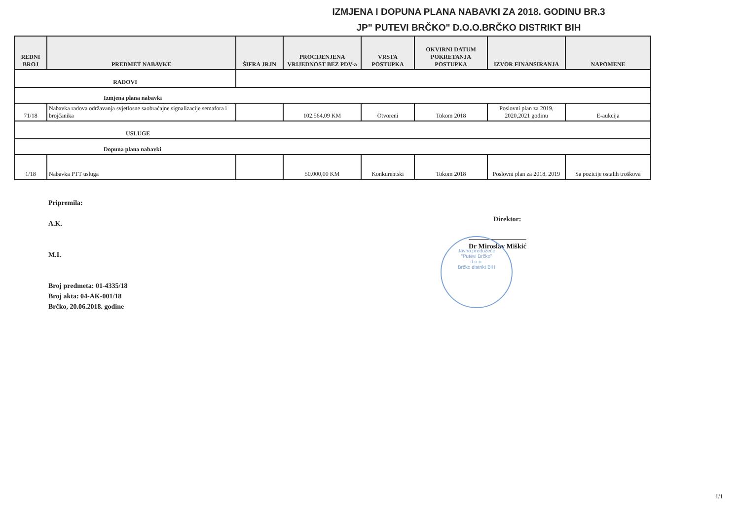IZMJENA I DOPUNA PLANA NABAVKI ZA 2018. GODINU BR.3
JP" PUTEVI BRČKO" D.O.O.BRČKO DISTRIKT BIH
| REDNI BROJ | PREDMET NABAVKE | ŠIFRA JRJN | PROCIJENJENA VRIJEDNOST BEZ PDV-a | VRSTA POSTUPKA | OKVIRNI DATUM POKRETANJA POSTUPKA | IZVOR FINANSIRANJA | NAPOMENE |
| --- | --- | --- | --- | --- | --- | --- | --- |
| RADOVI | | | | | | | |
| Izmjena plana nabavki | | | | | | | |
| 71/18 | Nabavka radova održavanja svjetlosne saobraćajne signalizacije semafora i brojčanika | | 102.564,09 KM | Otvoreni | Tokom 2018 | Poslovni plan za 2019, 2020,2021 godinu | E-aukcija |
| USLUGE | | | | | | | |
| Dopuna plana nabavki | | | | | | | |
| 1/18 | Nabavka PTT usluga | | 50.000,00 KM | Konkurentski | Tokom 2018 | Poslovni plan za 2018, 2019 | Sa pozicije ostalih troškova |
Pripremila:
A.K.
M.I.
Broj predmeta: 01-4335/18
Broj akta: 04-AK-001/18
Brčko, 20.06.2018. godine
Direktor:
Dr Miroslav Miškić
Javno preduzeće
"Putevi Brčko"
d.o.o.
Brčko distrikt BiH
1/1